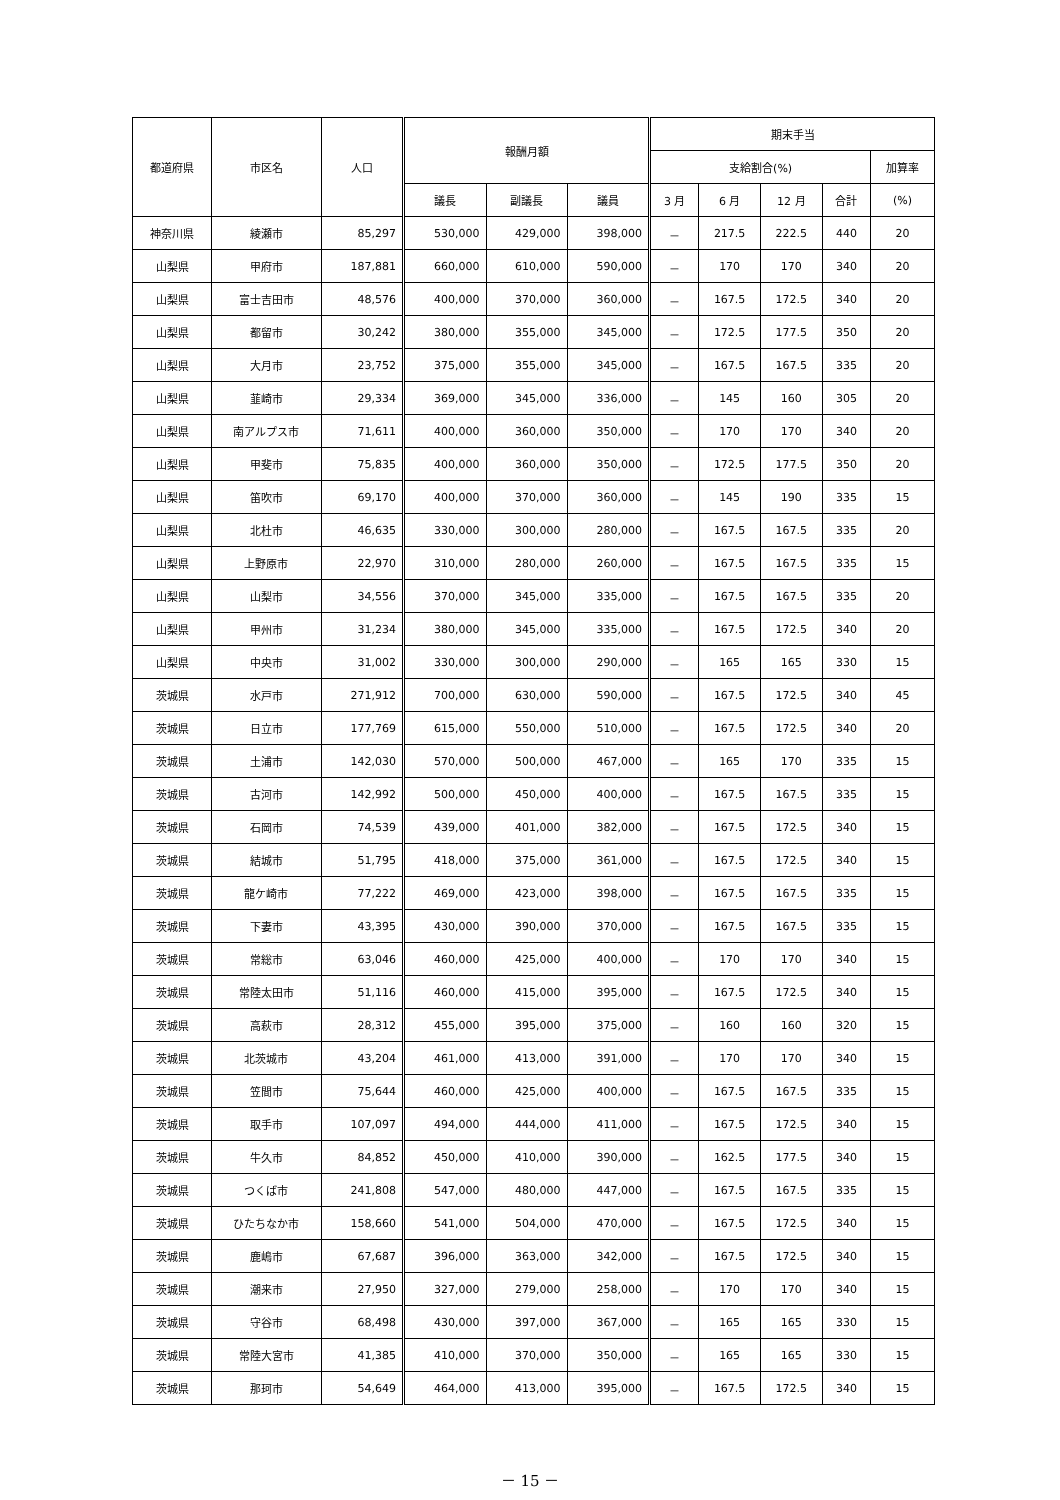| 都道府県 | 市区名 | 人口 | 報酬月額 | | | 期末手当 | | | | |
| --- | --- | --- | --- | --- | --- | --- | --- | --- | --- | --- |
| | | | | | | 支給割合(%) | | | | 加算率 |
| | | | 議長 | 副議長 | 議員 | 3 月 | 6 月 | 12 月 | 合計 | (%) |
| 神奈川県 | 綾瀬市 | 85,297 | 530,000 | 429,000 | 398,000 | － | 217.5 | 222.5 | 440 | 20 |
| 山梨県 | 甲府市 | 187,881 | 660,000 | 610,000 | 590,000 | － | 170 | 170 | 340 | 20 |
| 山梨県 | 富士吉田市 | 48,576 | 400,000 | 370,000 | 360,000 | － | 167.5 | 172.5 | 340 | 20 |
| 山梨県 | 都留市 | 30,242 | 380,000 | 355,000 | 345,000 | － | 172.5 | 177.5 | 350 | 20 |
| 山梨県 | 大月市 | 23,752 | 375,000 | 355,000 | 345,000 | － | 167.5 | 167.5 | 335 | 20 |
| 山梨県 | 韮崎市 | 29,334 | 369,000 | 345,000 | 336,000 | － | 145 | 160 | 305 | 20 |
| 山梨県 | 南アルプス市 | 71,611 | 400,000 | 360,000 | 350,000 | － | 170 | 170 | 340 | 20 |
| 山梨県 | 甲斐市 | 75,835 | 400,000 | 360,000 | 350,000 | － | 172.5 | 177.5 | 350 | 20 |
| 山梨県 | 笛吹市 | 69,170 | 400,000 | 370,000 | 360,000 | － | 145 | 190 | 335 | 15 |
| 山梨県 | 北杜市 | 46,635 | 330,000 | 300,000 | 280,000 | － | 167.5 | 167.5 | 335 | 20 |
| 山梨県 | 上野原市 | 22,970 | 310,000 | 280,000 | 260,000 | － | 167.5 | 167.5 | 335 | 15 |
| 山梨県 | 山梨市 | 34,556 | 370,000 | 345,000 | 335,000 | － | 167.5 | 167.5 | 335 | 20 |
| 山梨県 | 甲州市 | 31,234 | 380,000 | 345,000 | 335,000 | － | 167.5 | 172.5 | 340 | 20 |
| 山梨県 | 中央市 | 31,002 | 330,000 | 300,000 | 290,000 | － | 165 | 165 | 330 | 15 |
| 茨城県 | 水戸市 | 271,912 | 700,000 | 630,000 | 590,000 | － | 167.5 | 172.5 | 340 | 45 |
| 茨城県 | 日立市 | 177,769 | 615,000 | 550,000 | 510,000 | － | 167.5 | 172.5 | 340 | 20 |
| 茨城県 | 土浦市 | 142,030 | 570,000 | 500,000 | 467,000 | － | 165 | 170 | 335 | 15 |
| 茨城県 | 古河市 | 142,992 | 500,000 | 450,000 | 400,000 | － | 167.5 | 167.5 | 335 | 15 |
| 茨城県 | 石岡市 | 74,539 | 439,000 | 401,000 | 382,000 | － | 167.5 | 172.5 | 340 | 15 |
| 茨城県 | 結城市 | 51,795 | 418,000 | 375,000 | 361,000 | － | 167.5 | 172.5 | 340 | 15 |
| 茨城県 | 龍ケ崎市 | 77,222 | 469,000 | 423,000 | 398,000 | － | 167.5 | 167.5 | 335 | 15 |
| 茨城県 | 下妻市 | 43,395 | 430,000 | 390,000 | 370,000 | － | 167.5 | 167.5 | 335 | 15 |
| 茨城県 | 常総市 | 63,046 | 460,000 | 425,000 | 400,000 | － | 170 | 170 | 340 | 15 |
| 茨城県 | 常陸太田市 | 51,116 | 460,000 | 415,000 | 395,000 | － | 167.5 | 172.5 | 340 | 15 |
| 茨城県 | 高萩市 | 28,312 | 455,000 | 395,000 | 375,000 | － | 160 | 160 | 320 | 15 |
| 茨城県 | 北茨城市 | 43,204 | 461,000 | 413,000 | 391,000 | － | 170 | 170 | 340 | 15 |
| 茨城県 | 笠間市 | 75,644 | 460,000 | 425,000 | 400,000 | － | 167.5 | 167.5 | 335 | 15 |
| 茨城県 | 取手市 | 107,097 | 494,000 | 444,000 | 411,000 | － | 167.5 | 172.5 | 340 | 15 |
| 茨城県 | 牛久市 | 84,852 | 450,000 | 410,000 | 390,000 | － | 162.5 | 177.5 | 340 | 15 |
| 茨城県 | つくば市 | 241,808 | 547,000 | 480,000 | 447,000 | － | 167.5 | 167.5 | 335 | 15 |
| 茨城県 | ひたちなか市 | 158,660 | 541,000 | 504,000 | 470,000 | － | 167.5 | 172.5 | 340 | 15 |
| 茨城県 | 鹿嶋市 | 67,687 | 396,000 | 363,000 | 342,000 | － | 167.5 | 172.5 | 340 | 15 |
| 茨城県 | 潮来市 | 27,950 | 327,000 | 279,000 | 258,000 | － | 170 | 170 | 340 | 15 |
| 茨城県 | 守谷市 | 68,498 | 430,000 | 397,000 | 367,000 | － | 165 | 165 | 330 | 15 |
| 茨城県 | 常陸大宮市 | 41,385 | 410,000 | 370,000 | 350,000 | － | 165 | 165 | 330 | 15 |
| 茨城県 | 那珂市 | 54,649 | 464,000 | 413,000 | 395,000 | － | 167.5 | 172.5 | 340 | 15 |
－ 15 －